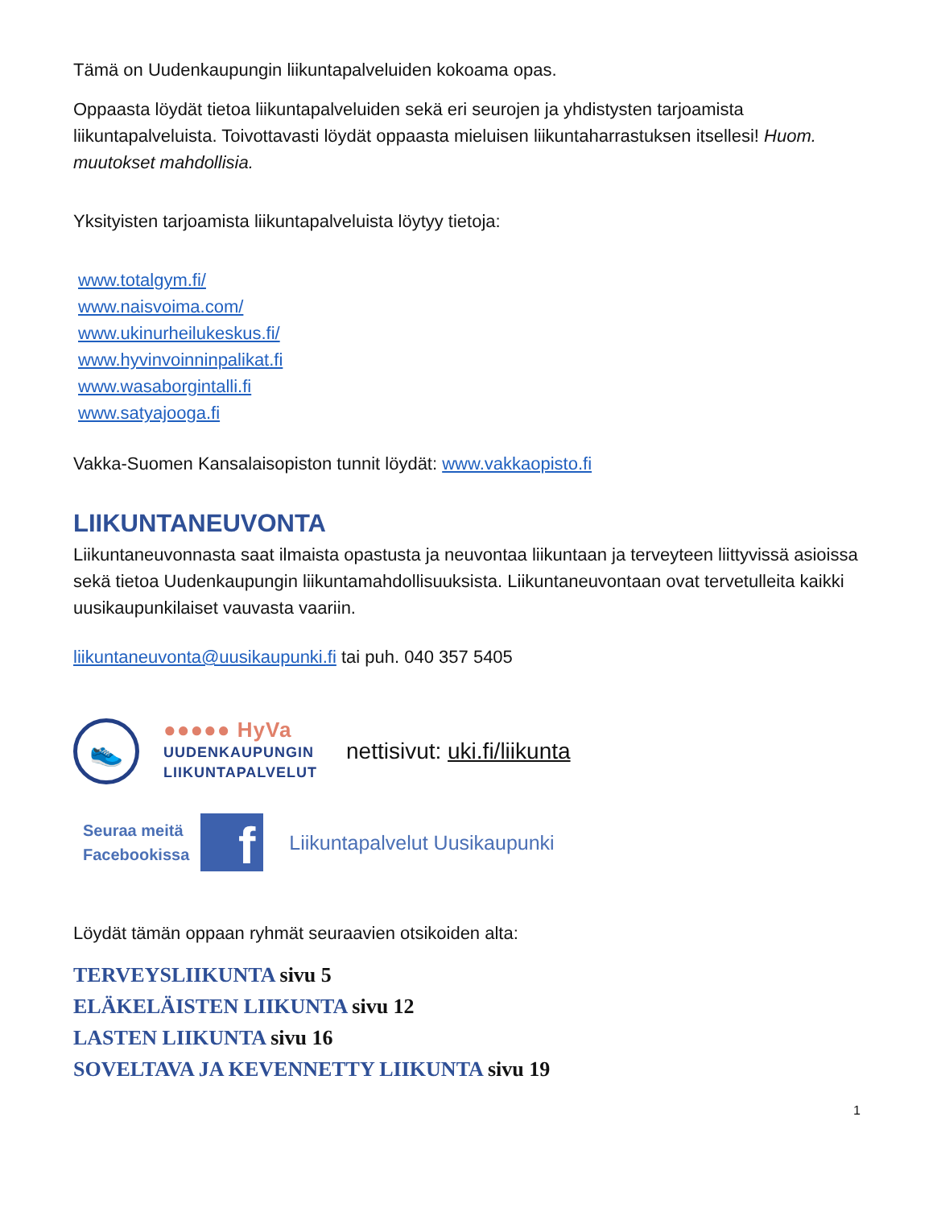Tämä on Uudenkaupungin liikuntapalveluiden kokoama opas.
Oppaasta löydät tietoa liikuntapalveluiden sekä eri seurojen ja yhdistysten tarjoamista liikuntapalveluista. Toivottavasti löydät oppaasta mieluisen liikuntaharrastuksen itsellesi! Huom. muutokset mahdollisia.
Yksityisten tarjoamista liikuntapalveluista löytyy tietoja:
www.totalgym.fi/
www.naisvoima.com/
www.ukinurheilukeskus.fi/
www.hyvinvoinninpalikat.fi
www.wasaborgintalli.fi
www.satyajooga.fi
Vakka-Suomen Kansalaisopiston tunnit löydät: www.vakkaopisto.fi
LIIKUNTANEUVONTA
Liikuntaneuvonnasta saat ilmaista opastusta ja neuvontaa liikuntaan ja terveyteen liittyvissä asioissa sekä tietoa Uudenkaupungin liikuntamahdollisuuksista. Liikuntaneuvontaan ovat tervetulleita kaikki uusikaupunkilaiset vauvasta vaariin.
liikuntaneuvonta@uusikaupunki.fi tai puh. 040 357 5405
👟
●●●●● HyVa
UUDENKAUPUNGIN
LIIKUNTAPALVELUT
nettisivut: uki.fi/liikunta
Seuraa meitä
Facebookissa
f
Liikuntapalvelut Uusikaupunki
Löydät tämän oppaan ryhmät seuraavien otsikoiden alta:
TERVEYSLIIKUNTA sivu 5
ELÄKELÄISTEN LIIKUNTA sivu 12
LASTEN LIIKUNTA sivu 16
SOVELTAVA JA KEVENNETTY LIIKUNTA sivu 19
1